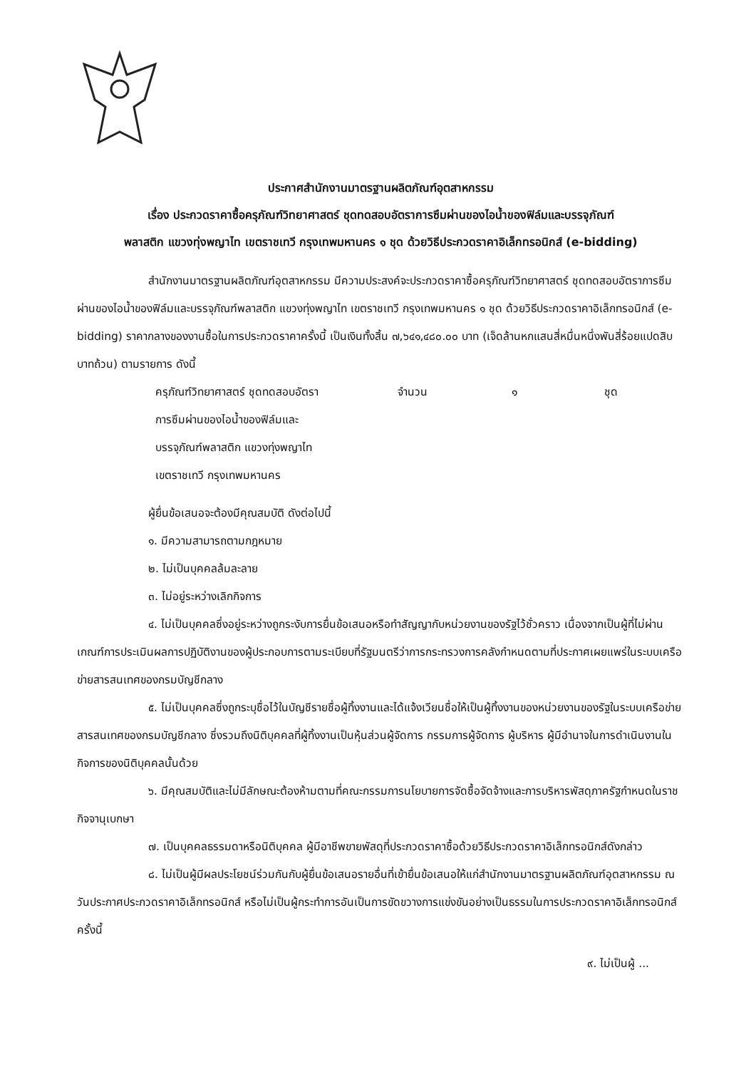ประกาศสำนักงานมาตรฐานผลิตภัณฑ์อุตสาหกรรม
เรื่อง ประกวดราคาซื้อครุภัณฑ์วิทยาศาสตร์ ชุดทดสอบอัตราการซึมผ่านของไอน้ำของฟิล์มและบรรจุภัณฑ์
พลาสติก แขวงทุ่งพญาไท เขตราชเทวี กรุงเทพมหานคร ๑ ชุด ด้วยวิธีประกวดราคาอิเล็กทรอนิกส์ (e-bidding)
สำนักงานมาตรฐานผลิตภัณฑ์อุตสาหกรรม มีความประสงค์จะประกวดราคาซื้อครุภัณฑ์วิทยาศาสตร์ ชุดทดสอบอัตราการซึมผ่านของไอน้ำของฟิล์มและบรรจุภัณฑ์พลาสติก แขวงทุ่งพญาไท เขตราชเทวี กรุงเทพมหานคร ๑ ชุด ด้วยวิธีประกวดราคาอิเล็กทรอนิกส์ (e-bidding) ราคากลางของงานซื้อในการประกวดราคาครั้งนี้ เป็นเงินทั้งสิ้น ๗,๖๔๑,๔๘๐.๐๐ บาท (เจ็ดล้านหกแสนสี่หมื่นหนึ่งพันสี่ร้อยแปดสิบบาทถ้วน) ตามรายการ ดังนี้
ครุภัณฑ์วิทยาศาสตร์ ชุดทดสอบอัตรา
การซึมผ่านของไอน้ำของฟิล์มและ
บรรจุภัณฑ์พลาสติก แขวงทุ่งพญาไท
เขตราชเทวี กรุงเทพมหานคร จำนวน ๑ ชุด
ผู้ยื่นข้อเสนอจะต้องมีคุณสมบัติ ดังต่อไปนี้
๑. มีความสามารถตามกฎหมาย
๒. ไม่เป็นบุคคลล้มละลาย
๓. ไม่อยู่ระหว่างเลิกกิจการ
๔. ไม่เป็นบุคคลซึ่งอยู่ระหว่างถูกระงับการยื่นข้อเสนอหรือทำสัญญากับหน่วยงานของรัฐไว้ชั่วคราว เนื่องจากเป็นผู้ที่ไม่ผ่านเกณฑ์การประเมินผลการปฏิบัติงานของผู้ประกอบการตามระเบียบที่รัฐมนตรีว่าการกระทรวงการคลังกำหนดตามที่ประกาศเผยแพร่ในระบบเครือข่ายสารสนเทศของกรมบัญชีกลาง
๕. ไม่เป็นบุคคลซึ่งถูกระบุชื่อไว้ในบัญชีรายชื่อผู้ทิ้งงานและได้แจ้งเวียนชื่อให้เป็นผู้ทิ้งงานของหน่วยงานของรัฐในระบบเครือข่ายสารสนเทศของกรมบัญชีกลาง ซึ่งรวมถึงนิติบุคคลที่ผู้ทิ้งงานเป็นหุ้นส่วนผู้จัดการ กรรมการผู้จัดการ ผู้บริหาร ผู้มีอำนาจในการดำเนินงานในกิจการของนิติบุคคลนั้นด้วย
๖. มีคุณสมบัติและไม่มีลักษณะต้องห้ามตามที่คณะกรรมการนโยบายการจัดซื้อจัดจ้างและการบริหารพัสดุภาครัฐกำหนดในราชกิจจานุเบกษา
๗. เป็นบุคคลธรรมดาหรือนิติบุคคล ผู้มีอาชีพขายพัสดุที่ประกวดราคาซื้อด้วยวิธีประกวดราคาอิเล็กทรอนิกส์ดังกล่าว
๘. ไม่เป็นผู้มีผลประโยชน์ร่วมกันกับผู้ยื่นข้อเสนอรายอื่นที่เข้ายื่นข้อเสนอให้แก่สำนักงานมาตรฐานผลิตภัณฑ์อุตสาหกรรม ณ วันประกาศประกวดราคาอิเล็กทรอนิกส์ หรือไม่เป็นผู้กระทำการอันเป็นการขัดขวางการแข่งขันอย่างเป็นธรรมในการประกวดราคาอิเล็กทรอนิกส์ครั้งนี้
๙. ไม่เป็นผู้ ...